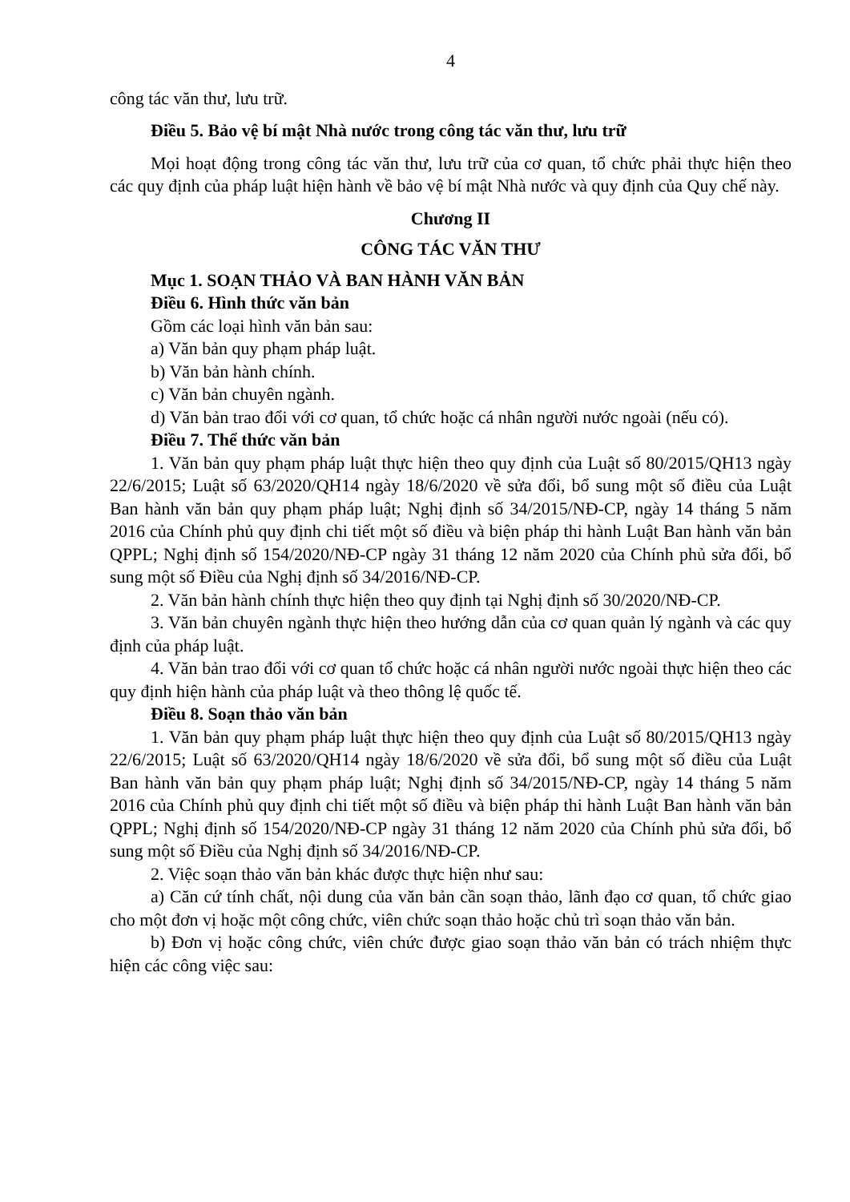4
công tác văn thư, lưu trữ.
Điều 5. Bảo vệ bí mật Nhà nước trong công tác văn thư, lưu trữ
Mọi hoạt động trong công tác văn thư, lưu trữ của cơ quan, tổ chức phải thực hiện theo các quy định của pháp luật hiện hành về bảo vệ bí mật Nhà nước và quy định của Quy chế này.
Chương II
CÔNG TÁC VĂN THƯ
Mục 1. SOẠN THẢO VÀ BAN HÀNH VĂN BẢN
Điều 6. Hình thức văn bản
Gồm các loại hình văn bản sau:
a) Văn bản quy phạm pháp luật.
b) Văn bản hành chính.
c) Văn bản chuyên ngành.
d) Văn bản trao đổi với cơ quan, tổ chức hoặc cá nhân người nước ngoài (nếu có).
Điều 7. Thể thức văn bản
1. Văn bản quy phạm pháp luật thực hiện theo quy định của Luật số 80/2015/QH13 ngày 22/6/2015; Luật số 63/2020/QH14 ngày 18/6/2020 về sửa đổi, bổ sung một số điều của Luật Ban hành văn bản quy phạm pháp luật; Nghị định số 34/2015/NĐ-CP, ngày 14 tháng 5 năm 2016 của Chính phủ quy định chi tiết một số điều và biện pháp thi hành Luật Ban hành văn bản QPPL; Nghị định số 154/2020/NĐ-CP ngày 31 tháng 12 năm 2020 của Chính phủ sửa đổi, bổ sung một số Điều của Nghị định số 34/2016/NĐ-CP.
2. Văn bản hành chính thực hiện theo quy định tại Nghị định số 30/2020/NĐ-CP.
3. Văn bản chuyên ngành thực hiện theo hướng dẫn của cơ quan quản lý ngành và các quy định của pháp luật.
4. Văn bản trao đổi với cơ quan tổ chức hoặc cá nhân người nước ngoài thực hiện theo các quy định hiện hành của pháp luật và theo thông lệ quốc tế.
Điều 8. Soạn thảo văn bản
1. Văn bản quy phạm pháp luật thực hiện theo quy định của Luật số 80/2015/QH13 ngày 22/6/2015; Luật số 63/2020/QH14 ngày 18/6/2020 về sửa đổi, bổ sung một số điều của Luật Ban hành văn bản quy phạm pháp luật; Nghị định số 34/2015/NĐ-CP, ngày 14 tháng 5 năm 2016 của Chính phủ quy định chi tiết một số điều và biện pháp thi hành Luật Ban hành văn bản QPPL; Nghị định số 154/2020/NĐ-CP ngày 31 tháng 12 năm 2020 của Chính phủ sửa đổi, bổ sung một số Điều của Nghị định số 34/2016/NĐ-CP.
2. Việc soạn thảo văn bản khác được thực hiện như sau:
a) Căn cứ tính chất, nội dung của văn bản cần soạn thảo, lãnh đạo cơ quan, tổ chức giao cho một đơn vị hoặc một công chức, viên chức soạn thảo hoặc chủ trì soạn thảo văn bản.
b) Đơn vị hoặc công chức, viên chức được giao soạn thảo văn bản có trách nhiệm thực hiện các công việc sau: